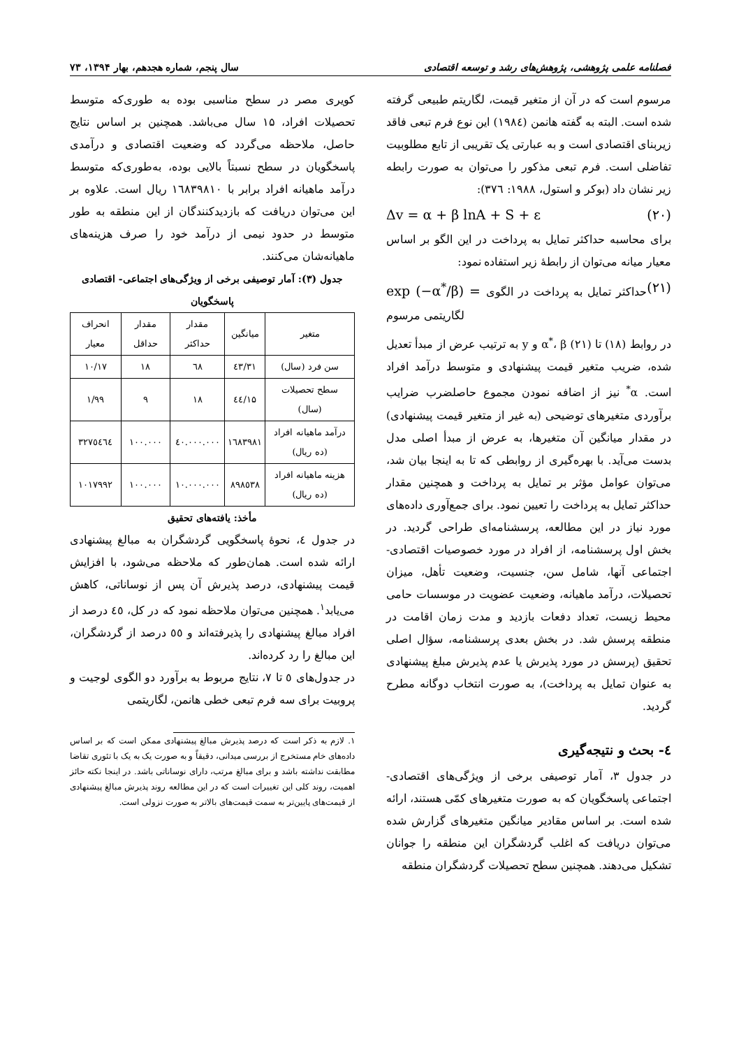فصلنامه علمی پژوهشی، پژوهش‌های رشد و توسعه اقتصادی سال پنجم، شماره هجدهم، بهار ۱۳۹۴، ۷۳
مرسوم است که در آن از متغیر قیمت، لگاریتم طبیعی گرفته شده است. البته به گفته هانمن (۱۹۸٤) این نوع فرم تبعی فاقد زیربنای اقتصادی است و به عبارتی یک تقریبی از تابع مطلوبیت تفاضلی است. فرم تبعی مذکور را می‌توان به صورت رابطه زیر نشان داد (بوکر و استول، ۱۹۸۸: ۳۷٦):
Δv = α + β lnA + S + ε (۲۰)
برای محاسبه حداکثر تمایل به پرداخت در این الگو بر اساس معیار میانه می‌توان از رابطهٔ زیر استفاده نمود:
exp (−α<sup>*</sup>/β) = حداکثر تمایل به پرداخت در الگوی لگاریتمی مرسوم (۲۱)
در روابط (۱۸) تا (۲۱) α<sup>*</sup>، β و y به ترتیب عرض از مبدأ تعدیل شده، ضریب متغیر قیمت پیشنهادی و متوسط درآمد افراد است. α<sup>*</sup> نیز از اضافه نمودن مجموع حاصلضرب ضرایب برآوردی متغیرهای توضیحی (به غیر از متغیر قیمت پیشنهادی) در مقدار میانگین آن متغیرها، به عرض از مبدأ اصلی مدل بدست می‌آید. با بهره‌گیری از روابطی که تا به اینجا بیان شد، می‌توان عوامل مؤثر بر تمایل به پرداخت و همچنین مقدار حداکثر تمایل به پرداخت را تعیین نمود. برای جمع‌آوری داده‌های مورد نیاز در این مطالعه، پرسشنامه‌ای طراحی گردید. در بخش اول پرسشنامه، از افراد در مورد خصوصیات اقتصادی- اجتماعی آنها، شامل سن، جنسیت، وضعیت تأهل، میزان تحصیلات، درآمد ماهیانه، وضعیت عضویت در موسسات حامی محیط زیست، تعداد دفعات بازدید و مدت زمان اقامت در منطقه پرسش شد. در بخش بعدی پرسشنامه، سؤال اصلی تحقیق (پرسش در مورد پذیرش یا عدم پذیرش مبلغ پیشنهادی به عنوان تمایل به پرداخت)، به صورت انتخاب دوگانه مطرح گردید.
٤- بحث و نتیجه‌گیری
در جدول ۳، آمار توصیفی برخی از ویژگی‌های اقتصادی- اجتماعی پاسخگویان که به صورت متغیرهای کمّی هستند، ارائه شده است. بر اساس مقادیر میانگین متغیرهای گزارش شده می‌توان دریافت که اغلب گردشگران این منطقه را جوانان تشکیل می‌دهند. همچنین سطح تحصیلات گردشگران منطقه
کویری مصر در سطح مناسبی بوده به طوری‌که متوسط تحصیلات افراد، ۱۵ سال می‌باشد. همچنین بر اساس نتایج حاصل، ملاحظه می‌گردد که وضعیت اقتصادی و درآمدی پاسخگویان در سطح نسبتاً بالایی بوده، به‌طوری‌که متوسط درآمد ماهیانه افراد برابر با ۱٦۸۳۹۸۱۰ ریال است. علاوه بر این می‌توان دریافت که بازدیدکنندگان از این منطقه به طور متوسط در حدود نیمی از درآمد خود را صرف هزینه‌های ماهیانه‌شان می‌کنند.
جدول (۳): آمار توصیفی برخی از ویژگی‌های اجتماعی- اقتصادی پاسخگویان
| متغیر | میانگین | مقدار حداکثر | مقدار حداقل | انحراف معیار |
| --- | --- | --- | --- | --- |
| سن فرد (سال) | ۳۱/٤۳ | ٦۸ | ۱۸ | ۱۰/۱۷ |
| سطح تحصیلات (سال) | ۱۵/٤٤ | ۱۸ | ۹ | ۱/۹۹ |
| درآمد ماهیانه افراد (ده ریال) | ۱٦۸۳۹۸۱ | ٤۰.۰۰۰.۰۰۰ | ۱۰۰.۰۰۰ | ۳۲۷٥٤٦٤ |
| هزینه ماهیانه افراد (ده ریال) | ۸۹۸٥۳۸ | ۱۰.۰۰۰.۰۰۰ | ۱۰۰.۰۰۰ | ۱۰۱۷۹۹۲ |
مأخذ: یافته‌های تحقیق
در جدول ٤، نحوهٔ پاسخگویی گردشگران به مبالغ پیشنهادی ارائه شده است. همان‌طور که ملاحظه می‌شود، با افزایش قیمت پیشنهادی، درصد پذیرش آن پس از نوساناتی، کاهش می‌یابد<sup>۱</sup>. همچنین می‌توان ملاحظه نمود که در کل، ٤٥ درصد از افراد مبالغ پیشنهادی را پذیرفته‌اند و ٥٥ درصد از گردشگران، این مبالغ را رد کرده‌اند.
در جدول‌های ٥ تا ۷، نتایج مربوط به برآورد دو الگوی لوجیت و پروبیت برای سه فرم تبعی خطی هانمن، لگاریتمی
۱. لازم به ذکر است که درصد پذیرش مبالغ پیشنهادی ممکن است که بر اساس داده‌های خام مستخرج از بررسی میدانی، دقیقاً و به صورت یک به یک با تئوری تقاضا مطابقت نداشته باشد و برای مبالغ مرتب، دارای نوساناتی باشد. در اینجا نکته حائز اهمیت، روند کلی این تغییرات است که در این مطالعه روند پذیرش مبالغ پیشنهادی از قیمت‌های پایین‌تر به سمت قیمت‌های بالاتر به صورت نزولی است.